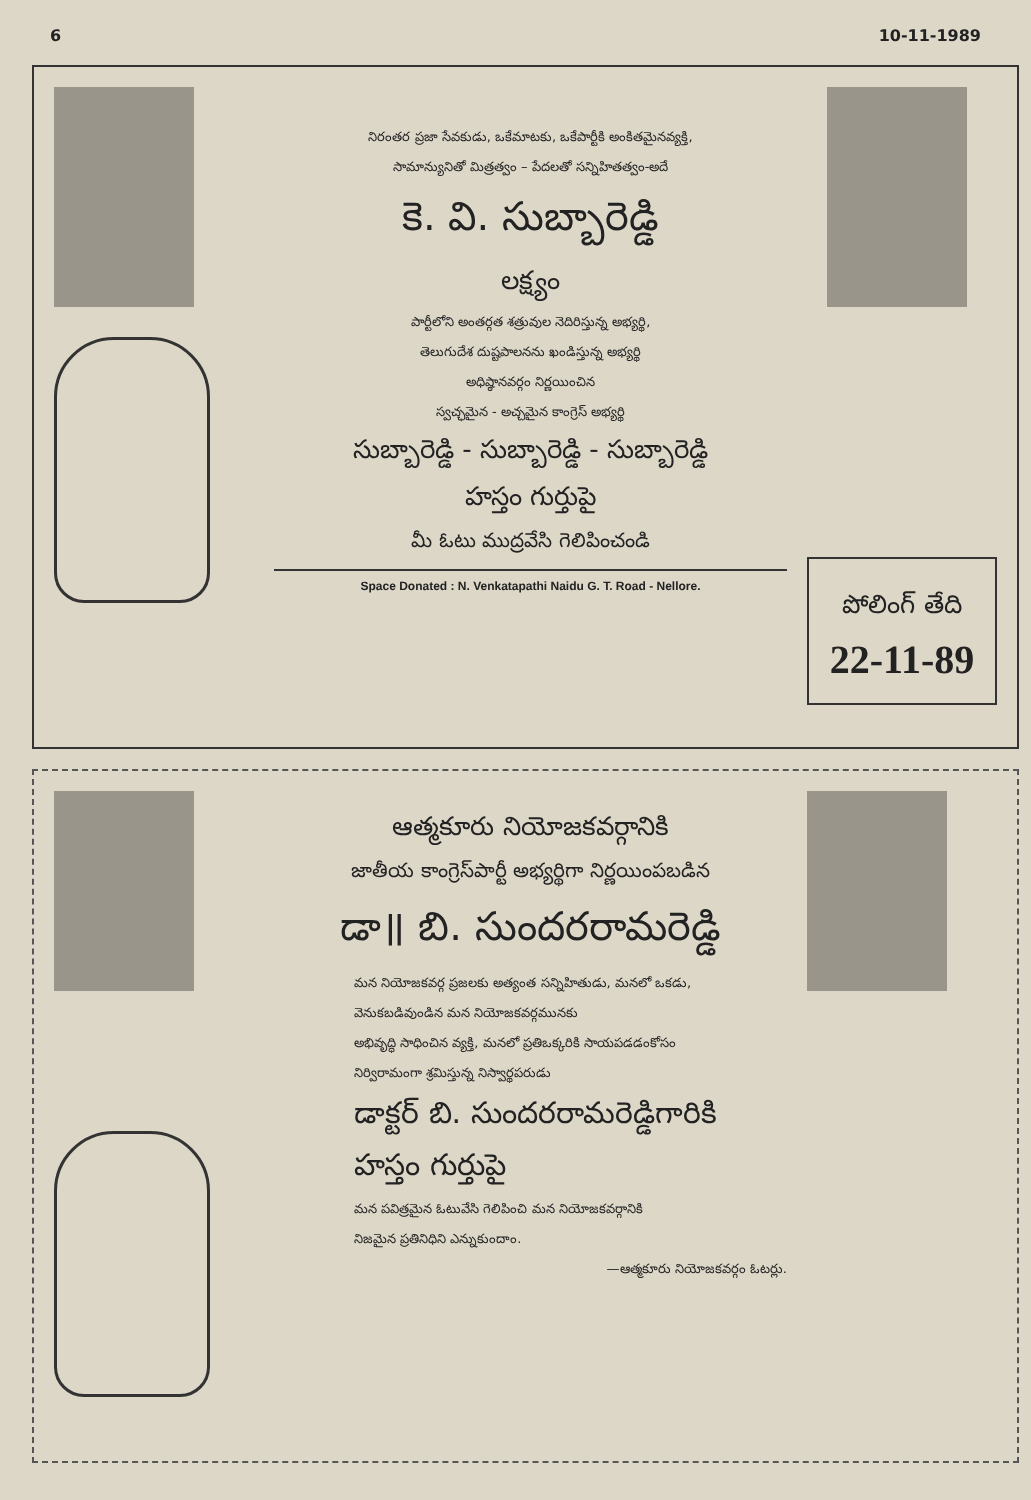6 10-11-1989
నిరంతర ప్రజా సేవకుడు, ఒకేమాటకు, ఒకేపార్టీకి అంకితమైనవ్యక్తి,
సామాన్యునితో మిత్రత్వం – పేదలతో సన్నిహితత్వం-అదే
కె. వి. సుబ్బారెడ్డి
లక్ష్యం
పార్టీలోని అంతర్గత శత్రువుల నెదిరిస్తున్న అభ్యర్థి,
తెలుగుదేశ దుష్టపాలనను ఖండిస్తున్న అభ్యర్థి
అధిష్ఠానవర్గం నిర్ణయించిన
స్వచ్ఛమైన - అచ్చమైన కాంగ్రెస్ అభ్యర్థి
సుబ్బారెడ్డి - సుబ్బారెడ్డి - సుబ్బారెడ్డి
హస్తం గుర్తుపై
మీ ఓటు ముద్రవేసి గెలిపించండి
Space Donated : N. Venkatapathi Naidu G. T. Road - Nellore.
పోలింగ్ తేది
22-11-89
ఆత్మకూరు నియోజకవర్గానికి
జాతీయ కాంగ్రెస్‌పార్టీ అభ్యర్థిగా నిర్ణయింపబడిన
డా॥ బి. సుందరరామరెడ్డి
మన నియోజకవర్గ ప్రజలకు అత్యంత సన్నిహితుడు, మనలో ఒకడు,
వెనుకబడివుండిన మన నియోజకవర్గమునకు
అభివృద్ధి సాధించిన వ్యక్తి, మనలో ప్రతిఒక్కరికి సాయపడడంకోసం
నిర్విరామంగా శ్రమిస్తున్న నిస్వార్థపరుడు
డాక్టర్ బి. సుందరరామరెడ్డిగారికి
హస్తం గుర్తుపై
మన పవిత్రమైన ఓటువేసి గెలిపించి మన నియోజకవర్గానికి
నిజమైన ప్రతినిధిని ఎన్నుకుందాం.
—ఆత్మకూరు నియోజకవర్గం ఓటర్లు.